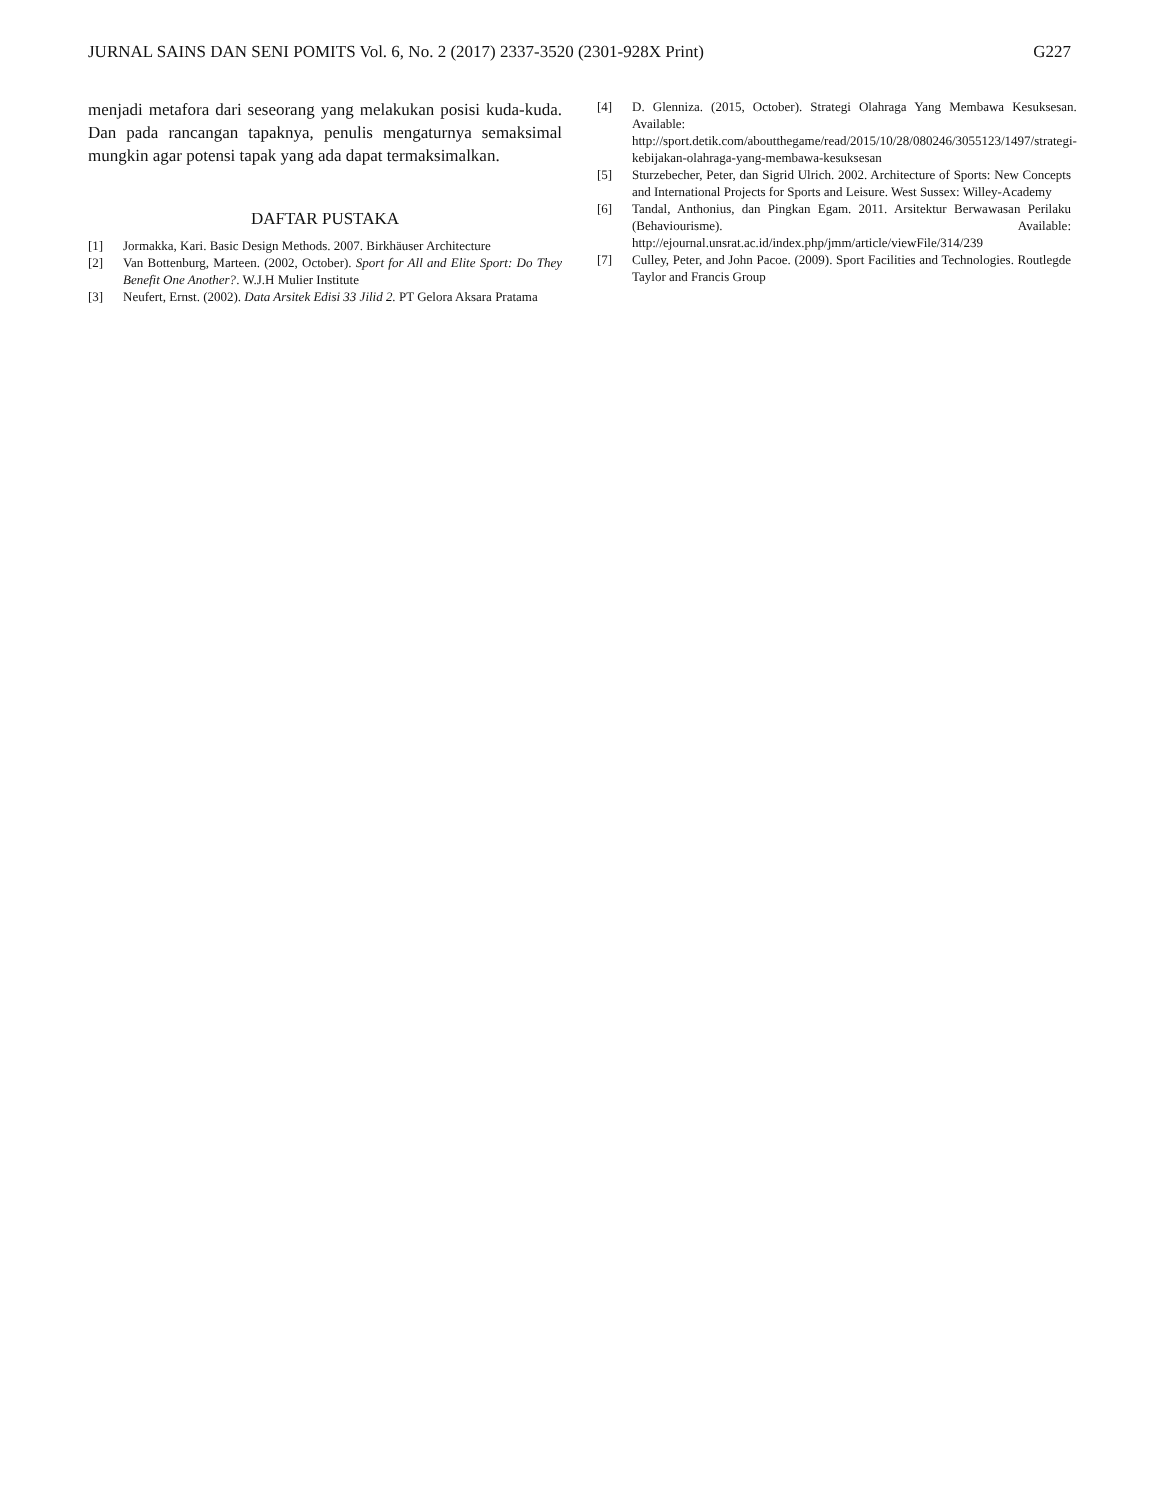JURNAL SAINS DAN SENI POMITS Vol. 6, No. 2 (2017) 2337-3520 (2301-928X Print) G227
menjadi metafora dari seseorang yang melakukan posisi kuda-kuda. Dan pada rancangan tapaknya, penulis mengaturnya semaksimal mungkin agar potensi tapak yang ada dapat termaksimalkan.
DAFTAR PUSTAKA
[1] Jormakka, Kari. Basic Design Methods. 2007. Birkhäuser Architecture
[2] Van Bottenburg, Marteen. (2002, October). Sport for All and Elite Sport: Do They Benefit One Another?. W.J.H Mulier Institute
[3] Neufert, Ernst. (2002). Data Arsitek Edisi 33 Jilid 2. PT Gelora Aksara Pratama
[4] D. Glenniza. (2015, October). Strategi Olahraga Yang Membawa Kesuksesan. Available: http://sport.detik.com/aboutthegame/read/2015/10/28/080246/3055123/1497/strategi-kebijakan-olahraga-yang-membawa-kesuksesan
[5] Sturzebecher, Peter, dan Sigrid Ulrich. 2002. Architecture of Sports: New Concepts and International Projects for Sports and Leisure. West Sussex: Willey-Academy
[6] Tandal, Anthonius, dan Pingkan Egam. 2011. Arsitektur Berwawasan Perilaku (Behaviourisme). Available: http://ejournal.unsrat.ac.id/index.php/jmm/article/viewFile/314/239
[7] Culley, Peter, and John Pacoe. (2009). Sport Facilities and Technologies. Routlegde Taylor and Francis Group